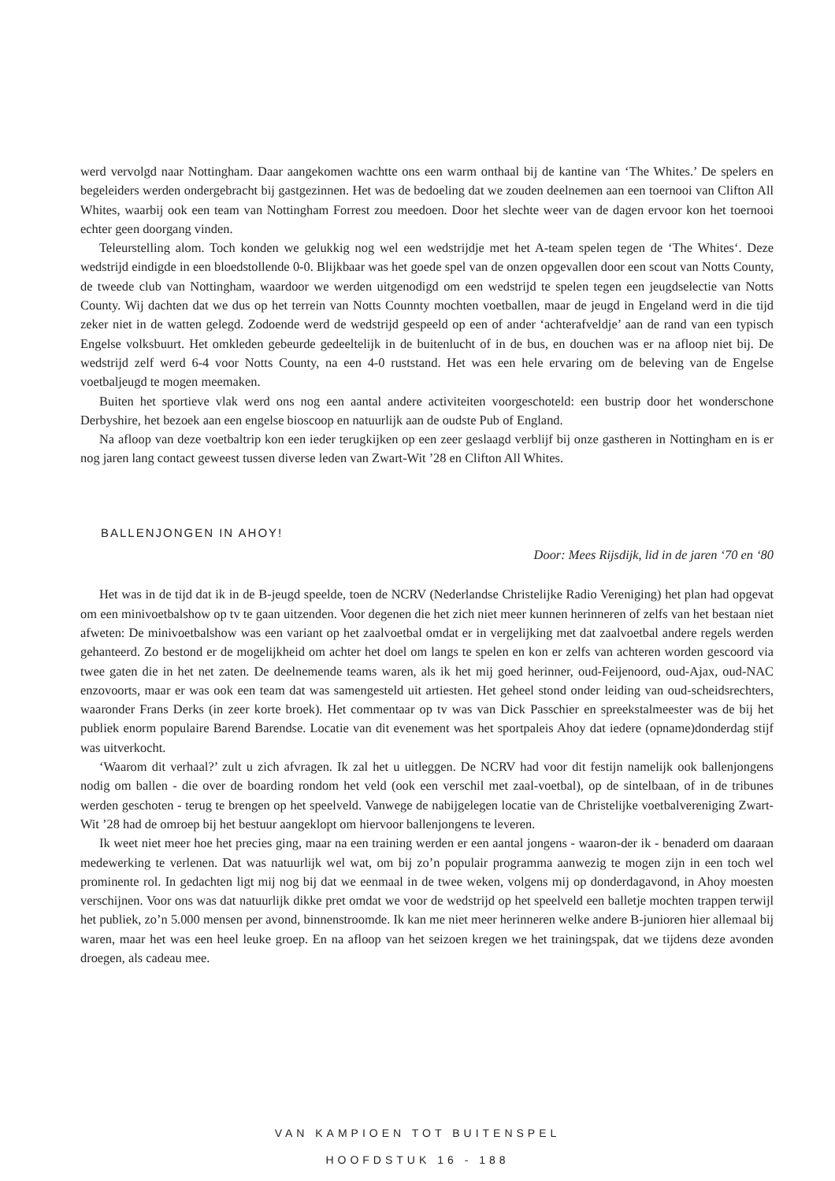werd vervolgd naar Nottingham. Daar aangekomen wachtte ons een warm onthaal bij de kantine van ‘The Whites.’ De spelers en begeleiders werden ondergebracht bij gastgezinnen. Het was de bedoeling dat we zouden deelnemen aan een toernooi van Clifton All Whites, waarbij ook een team van Nottingham Forrest zou meedoen. Door het slechte weer van de dagen ervoor kon het toernooi echter geen doorgang vinden.
Teleurstelling alom. Toch konden we gelukkig nog wel een wedstrijdje met het A-team spelen tegen de ‘The Whites‘. Deze wedstrijd eindigde in een bloedstollende 0-0. Blijkbaar was het goede spel van de onzen opgevallen door een scout van Notts County, de tweede club van Nottingham, waardoor we werden uitgenodigd om een wedstrijd te spelen tegen een jeugdselectie van Notts County. Wij dachten dat we dus op het terrein van Notts Counnty mochten voetballen, maar de jeugd in Engeland werd in die tijd zeker niet in de watten gelegd. Zodoende werd de wedstrijd gespeeld op een of ander ‘achterafveldje’ aan de rand van een typisch Engelse volksbuurt. Het omkleden gebeurde gedeeltelijk in de buitenlucht of in de bus, en douchen was er na afloop niet bij. De wedstrijd zelf werd 6-4 voor Notts County, na een 4-0 ruststand. Het was een hele ervaring om de beleving van de Engelse voetbaljeugd te mogen meemaken.
Buiten het sportieve vlak werd ons nog een aantal andere activiteiten voorgeschoteld: een bustrip door het wonderschone Derbyshire, het bezoek aan een engelse bioscoop en natuurlijk aan de oudste Pub of England.
Na afloop van deze voetbaltrip kon een ieder terugkijken op een zeer geslaagd verblijf bij onze gastheren in Nottingham en is er nog jaren lang contact geweest tussen diverse leden van Zwart-Wit ’28 en Clifton All Whites.
BALLENJONGEN IN AHOY!
Door: Mees Rijsdijk, lid in de jaren ‘70 en ‘80
Het was in de tijd dat ik in de B-jeugd speelde, toen de NCRV (Nederlandse Christelijke Radio Vereniging) het plan had opgevat om een minivoetbalshow op tv te gaan uitzenden. Voor degenen die het zich niet meer kunnen herinneren of zelfs van het bestaan niet afweten: De minivoetbalshow was een variant op het zaalvoetbal omdat er in vergelijking met dat zaalvoetbal andere regels werden gehanteerd. Zo bestond er de mogelijkheid om achter het doel om langs te spelen en kon er zelfs van achteren worden gescoord via twee gaten die in het net zaten. De deelnemende teams waren, als ik het mij goed herinner, oud-Feijenoord, oud-Ajax, oud-NAC enzovoorts, maar er was ook een team dat was samengesteld uit artiesten. Het geheel stond onder leiding van oud-scheidsrechters, waaronder Frans Derks (in zeer korte broek). Het commentaar op tv was van Dick Passchier en spreekstalmeester was de bij het publiek enorm populaire Barend Barendse. Locatie van dit evenement was het sportpaleis Ahoy dat iedere (opname)donderdag stijf was uitverkocht.
‘Waarom dit verhaal?’ zult u zich afvragen. Ik zal het u uitleggen. De NCRV had voor dit festijn namelijk ook ballenjongens nodig om ballen - die over de boarding rondom het veld (ook een verschil met zaal-voetbal), op de sintelbaan, of in de tribunes werden geschoten - terug te brengen op het speelveld. Vanwege de nabijgelegen locatie van de Christelijke voetbalvereniging Zwart-Wit ’28 had de omroep bij het bestuur aangeklopt om hiervoor ballenjongens te leveren.
Ik weet niet meer hoe het precies ging, maar na een training werden er een aantal jongens - waaron-der ik - benaderd om daaraan medewerking te verlenen. Dat was natuurlijk wel wat, om bij zo’n populair programma aanwezig te mogen zijn in een toch wel prominente rol. In gedachten ligt mij nog bij dat we eenmaal in de twee weken, volgens mij op donderdagavond, in Ahoy moesten verschijnen. Voor ons was dat natuurlijk dikke pret omdat we voor de wedstrijd op het speelveld een balletje mochten trappen terwijl het publiek, zo’n 5.000 mensen per avond, binnenstroomde. Ik kan me niet meer herinneren welke andere B-junioren hier allemaal bij waren, maar het was een heel leuke groep. En na afloop van het seizoen kregen we het trainingspak, dat we tijdens deze avonden droegen, als cadeau mee.
VAN KAMPIOEN TOT BUITENSPEL
HOOFDSTUK 16 - 188